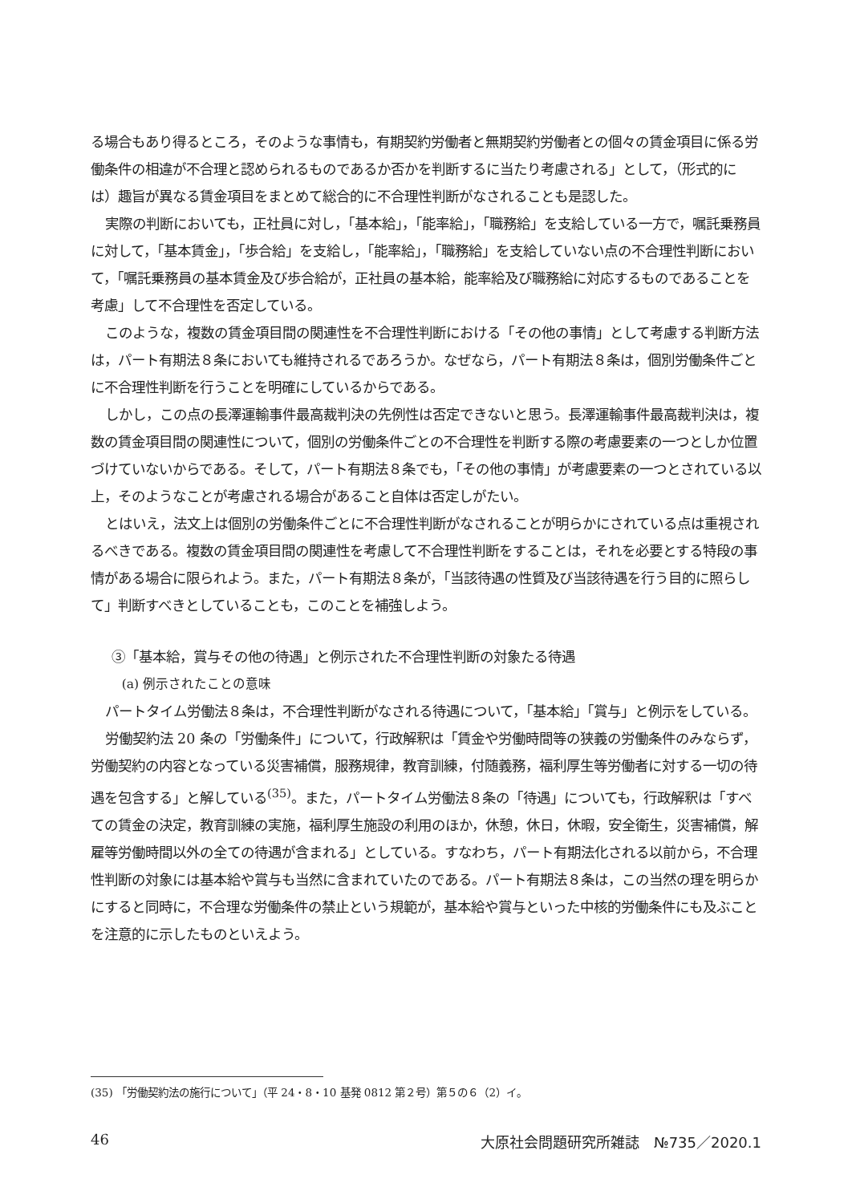る場合もあり得るところ，そのような事情も，有期契約労働者と無期契約労働者との個々の賃金項目に係る労働条件の相違が不合理と認められるものであるか否かを判断するに当たり考慮される」として，（形式的には）趣旨が異なる賃金項目をまとめて総合的に不合理性判断がなされることも是認した。
実際の判断においても，正社員に対し，「基本給」，「能率給」，「職務給」を支給している一方で，嘱託乗務員に対して，「基本賃金」，「歩合給」を支給し，「能率給」，「職務給」を支給していない点の不合理性判断において，「嘱託乗務員の基本賃金及び歩合給が，正社員の基本給，能率給及び職務給に対応するものであることを考慮」して不合理性を否定している。
このような，複数の賃金項目間の関連性を不合理性判断における「その他の事情」として考慮する判断方法は，パート有期法８条においても維持されるであろうか。なぜなら，パート有期法８条は，個別労働条件ごとに不合理性判断を行うことを明確にしているからである。
しかし，この点の長澤運輸事件最高裁判決の先例性は否定できないと思う。長澤運輸事件最高裁判決は，複数の賃金項目間の関連性について，個別の労働条件ごとの不合理性を判断する際の考慮要素の一つとしか位置づけていないからである。そして，パート有期法８条でも，「その他の事情」が考慮要素の一つとされている以上，そのようなことが考慮される場合があること自体は否定しがたい。
とはいえ，法文上は個別の労働条件ごとに不合理性判断がなされることが明らかにされている点は重視されるべきである。複数の賃金項目間の関連性を考慮して不合理性判断をすることは，それを必要とする特段の事情がある場合に限られよう。また，パート有期法８条が，「当該待遇の性質及び当該待遇を行う目的に照らして」判断すべきとしていることも，このことを補強しよう。
③「基本給，賞与その他の待遇」と例示された不合理性判断の対象たる待遇
(a) 例示されたことの意味
パートタイム労働法８条は，不合理性判断がなされる待遇について，「基本給」「賞与」と例示をしている。
労働契約法 20 条の「労働条件」について，行政解釈は「賃金や労働時間等の狭義の労働条件のみならず，労働契約の内容となっている災害補償，服務規律，教育訓練，付随義務，福利厚生等労働者に対する一切の待遇を包含する」と解している<sup>(35)</sup>。また，パートタイム労働法８条の「待遇」についても，行政解釈は「すべての賃金の決定，教育訓練の実施，福利厚生施設の利用のほか，休憩，休日，休暇，安全衛生，災害補償，解雇等労働時間以外の全ての待遇が含まれる」としている。すなわち，パート有期法化される以前から，不合理性判断の対象には基本給や賞与も当然に含まれていたのである。パート有期法８条は，この当然の理を明らかにすると同時に，不合理な労働条件の禁止という規範が，基本給や賞与といった中核的労働条件にも及ぶことを注意的に示したものといえよう。
(35) 「労働契約法の施行について」（平 24・8・10 基発 0812 第２号）第５の６（2）イ。
46 大原社会問題研究所雑誌　№735／2020.1